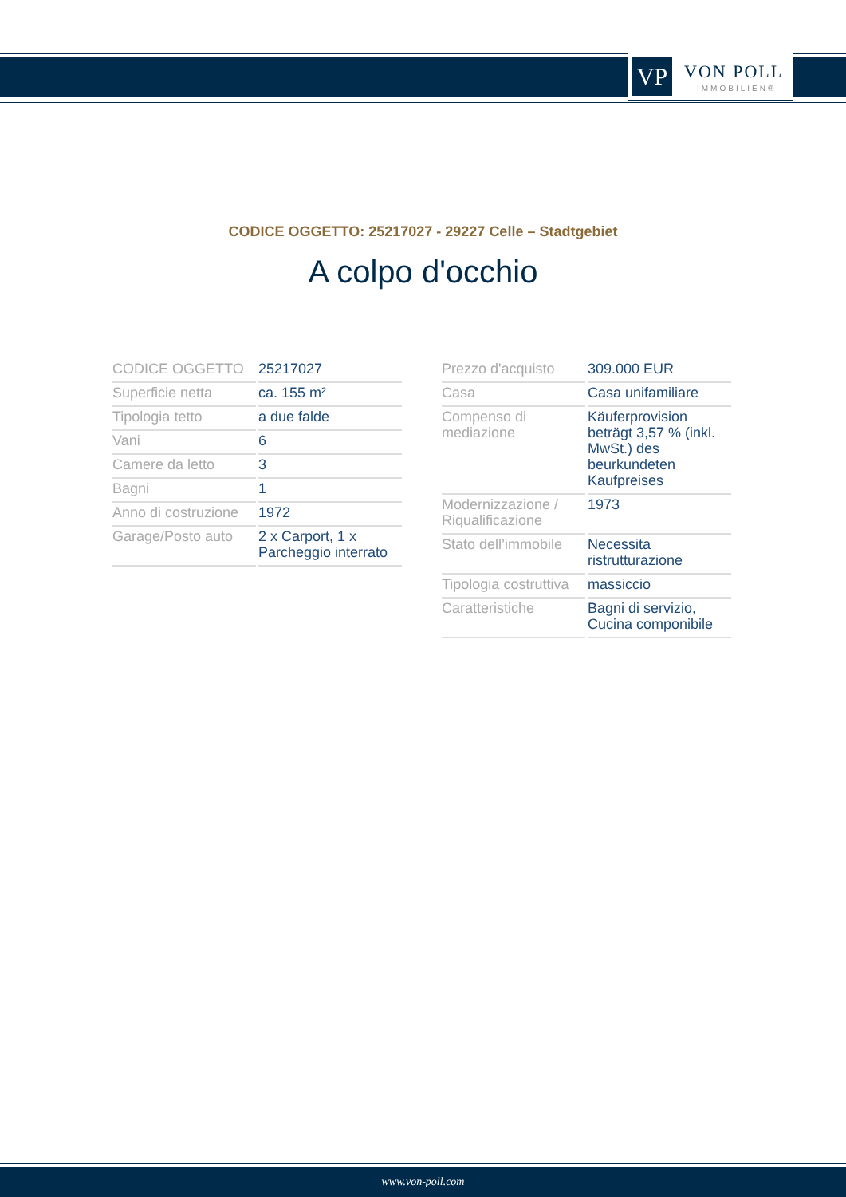VP VON POLL
IMMOBILIEN®
CODICE OGGETTO: 25217027 - 29227 Celle – Stadtgebiet
A colpo d'occhio
| CODICE OGGETTO | 25217027 |
| Superficie netta | ca. 155 m² |
| Tipologia tetto | a due falde |
| Vani | 6 |
| Camere da letto | 3 |
| Bagni | 1 |
| Anno di costruzione | 1972 |
| Garage/Posto auto | 2 x Carport, 1 x Parcheggio interrato |
| Prezzo d'acquisto | 309.000 EUR |
| Casa | Casa unifamiliare |
| Compenso di mediazione | Käuferprovision beträgt 3,57 % (inkl. MwSt.) des beurkundeten Kaufpreises |
| Modernizzazione / Riqualificazione | 1973 |
| Stato dell’immobile | Necessita ristrutturazione |
| Tipologia costruttiva | massiccio |
| Caratteristiche | Bagni di servizio, Cucina componibile |
www.von-poll.com